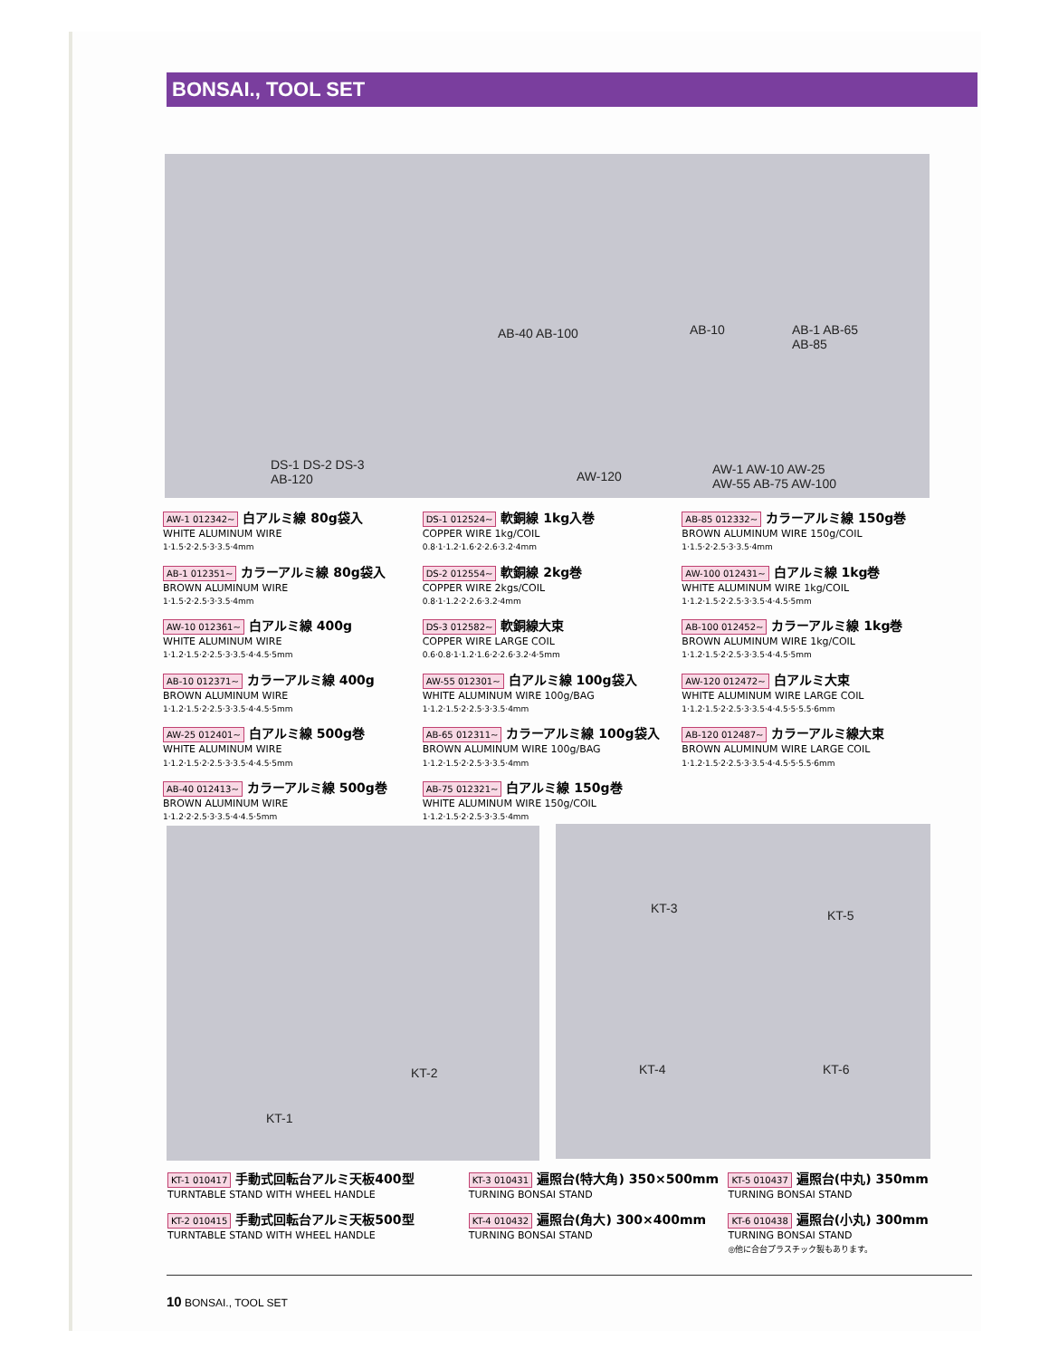BONSAI., TOOL SET
AB-40 AB-100 AB-10 AB-1 AB-65
AB-85
DS-1 DS-2 DS-3
AB-120 AW-120 AW-1 AW-10 AW-25
AW-55 AB-75 AW-100
AW-1 012342~ 白アルミ線 80g袋入
WHITE ALUMINUM WIRE
1·1.5·2·2.5·3·3.5·4mm
AB-1 012351~ カラーアルミ線 80g袋入
BROWN ALUMINUM WIRE
1·1.5·2·2.5·3·3.5·4mm
AW-10 012361~ 白アルミ線 400g
WHITE ALUMINUM WIRE
1·1.2·1.5·2·2.5·3·3.5·4·4.5·5mm
AB-10 012371~ カラーアルミ線 400g
BROWN ALUMINUM WIRE
1·1.2·1.5·2·2.5·3·3.5·4·4.5·5mm
AW-25 012401~ 白アルミ線 500g巻
WHITE ALUMINUM WIRE
1·1.2·1.5·2·2.5·3·3.5·4·4.5·5mm
AB-40 012413~ カラーアルミ線 500g巻
BROWN ALUMINUM WIRE
1·1.2·2·2.5·3·3.5·4·4.5·5mm
DS-1 012524~ 軟銅線 1kg入巻
COPPER WIRE 1kg/COIL
0.8·1·1.2·1.6·2·2.6·3.2·4mm
DS-2 012554~ 軟銅線 2kg巻
COPPER WIRE 2kgs/COIL
0.8·1·1.2·2·2.6·3.2·4mm
DS-3 012582~ 軟銅線大束
COPPER WIRE LARGE COIL
0.6·0.8·1·1.2·1.6·2·2.6·3.2·4·5mm
AW-55 012301~ 白アルミ線 100g袋入
WHITE ALUMINUM WIRE 100g/BAG
1·1.2·1.5·2·2.5·3·3.5·4mm
AB-65 012311~ カラーアルミ線 100g袋入
BROWN ALUMINUM WIRE 100g/BAG
1·1.2·1.5·2·2.5·3·3.5·4mm
AB-75 012321~ 白アルミ線 150g巻
WHITE ALUMINUM WIRE 150g/COIL
1·1.2·1.5·2·2.5·3·3.5·4mm
AB-85 012332~ カラーアルミ線 150g巻
BROWN ALUMINUM WIRE 150g/COIL
1·1.5·2·2.5·3·3.5·4mm
AW-100 012431~ 白アルミ線 1kg巻
WHITE ALUMINUM WIRE 1kg/COIL
1·1.2·1.5·2·2.5·3·3.5·4·4.5·5mm
AB-100 012452~ カラーアルミ線 1kg巻
BROWN ALUMINUM WIRE 1kg/COIL
1·1.2·1.5·2·2.5·3·3.5·4·4.5·5mm
AW-120 012472~ 白アルミ大束
WHITE ALUMINUM WIRE LARGE COIL
1·1.2·1.5·2·2.5·3·3.5·4·4.5·5·5.5·6mm
AB-120 012487~ カラーアルミ線大束
BROWN ALUMINUM WIRE LARGE COIL
1·1.2·1.5·2·2.5·3·3.5·4·4.5·5·5.5·6mm
KT-2
KT-1
KT-3 KT-5
KT-4 KT-6
KT-1 010417 手動式回転台アルミ天板400型
TURNTABLE STAND WITH WHEEL HANDLE
KT-2 010415 手動式回転台アルミ天板500型
TURNTABLE STAND WITH WHEEL HANDLE
KT-3 010431 遍照台(特大角) 350×500mm
TURNING BONSAI STAND
KT-4 010432 遍照台(角大) 300×400mm
TURNING BONSAI STAND
KT-5 010437 遍照台(中丸) 350mm
TURNING BONSAI STAND
KT-6 010438 遍照台(小丸) 300mm
TURNING BONSAI STAND
◎他に合台プラスチック製もあります。
10 BONSAI., TOOL SET